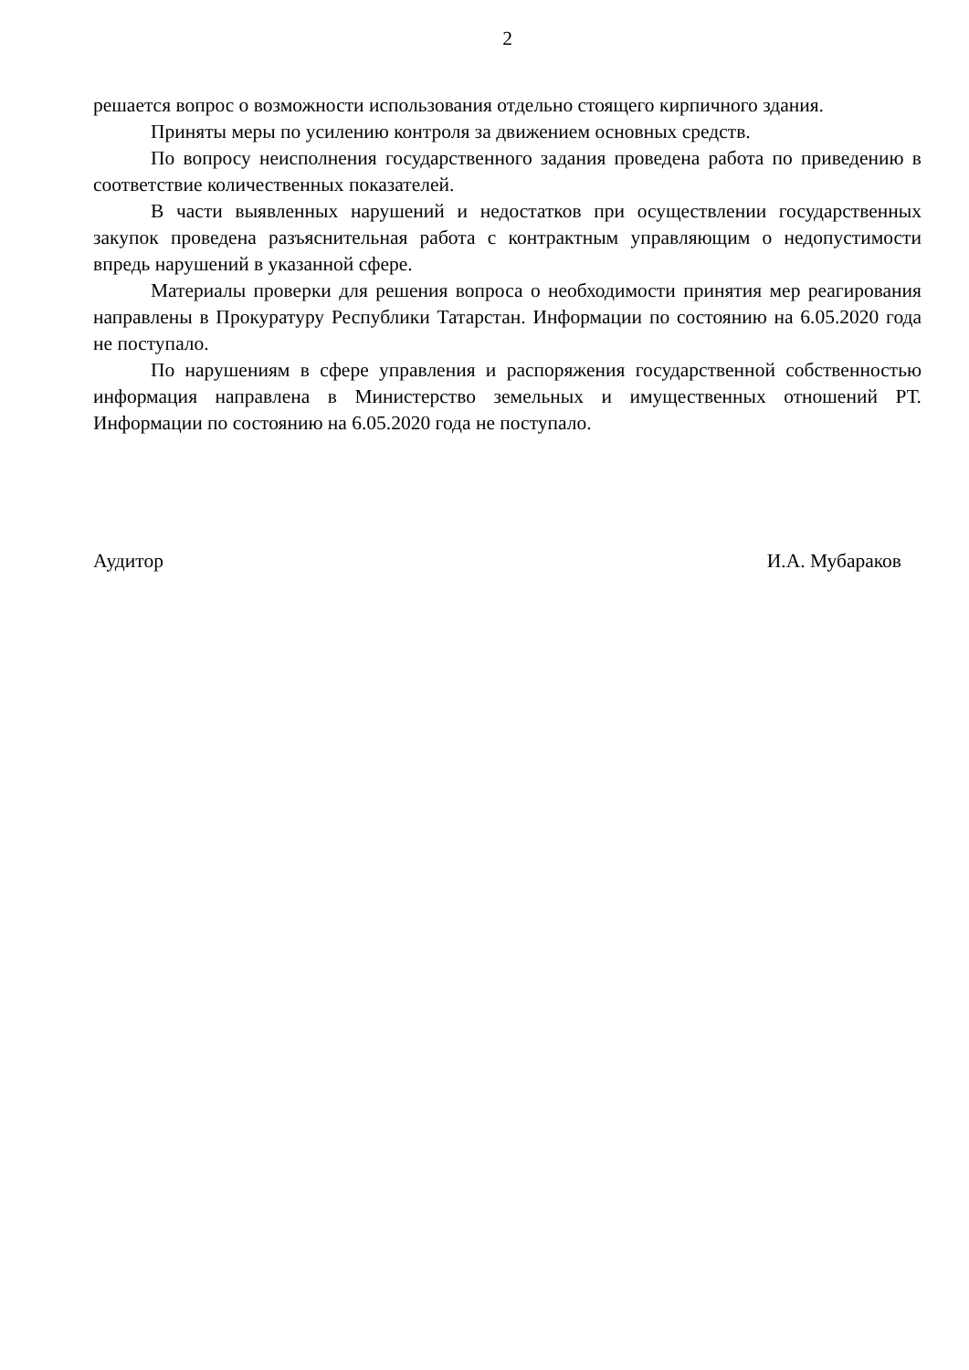2
решается вопрос о возможности использования отдельно стоящего кирпичного здания.
Приняты меры по усилению контроля за движением основных средств.
По вопросу неисполнения государственного задания проведена работа по приведению в соответствие количественных показателей.
В части выявленных нарушений и недостатков при осуществлении государственных закупок проведена разъяснительная работа с контрактным управляющим о недопустимости впредь нарушений в указанной сфере.
Материалы проверки для решения вопроса о необходимости принятия мер реагирования направлены в Прокуратуру Республики Татарстан. Информации по состоянию на 6.05.2020 года не поступало.
По нарушениям в сфере управления и распоряжения государственной собственностью информация направлена в Министерство земельных и имущественных отношений РТ. Информации по состоянию на 6.05.2020 года не поступало.
Аудитор И.А. Мубараков